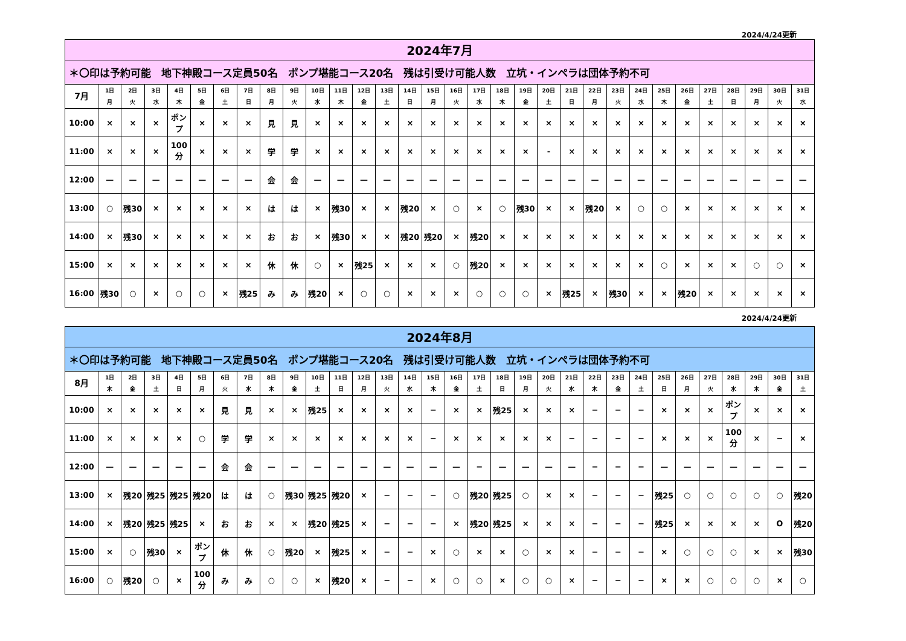2024/4/24更新
| 2024年7月 | | | | | | | | | | | | | | | | | | | | | | | | | | | | | | | |
| --- | --- | --- | --- | --- | --- | --- | --- | --- | --- | --- | --- | --- | --- | --- | --- | --- | --- | --- | --- | --- | --- | --- | --- | --- | --- | --- | --- | --- | --- | --- | --- |
| ＊〇印は予約可能 地下神殿コース定員50名 ポンプ堪能コース20名 残は引受け可能人数 立坑・インペラは団体予約不可 | | | | | | | | | | | | | | | | | | | | | | | | | | | | | | | |
| 7月 | 1日 月 | 2日 火 | 3日 水 | 4日 木 | 5日 金 | 6日 土 | 7日 日 | 8日 月 | 9日 火 | 10日 水 | 11日 木 | 12日 金 | 13日 土 | 14日 日 | 15日 月 | 16日 火 | 17日 水 | 18日 木 | 19日 金 | 20日 土 | 21日 日 | 22日 月 | 23日 火 | 24日 水 | 25日 木 | 26日 金 | 27日 土 | 28日 日 | 29日 月 | 30日 火 | 31日 水 |
| 10:00 | × | × | × | ポンプ | × | × | × | 見 | 見 | × | × | × | × | × | × | × | × | × | × | × | × | × | × | × | × | × | × | × | × | × | × |
| 11:00 | × | × | × | 100分 | × | × | × | 学 | 学 | × | × | × | × | × | × | × | × | × | × | - | × | × | × | × | × | × | × | × | × | × | × |
| 12:00 | — | — | — | — | — | — | — | 会 | 会 | — | — | — | — | — | — | — | — | — | — | — | — | — | — | — | — | — | — | — | — | — | — |
| 13:00 | ○ | 残30 | × | × | × | × | × | は | は | × | 残30 | × | × | 残20 | × | ○ | × | ○ | 残30 | × | × | 残20 | × | ○ | ○ | × | × | × | × | × | × |
| 14:00 | × | 残30 | × | × | × | × | × | お | お | × | 残30 | × | × | 残20 | 残20 | × | 残20 | × | × | × | × | × | × | × | × | × | × | × | × | × | × |
| 15:00 | × | × | × | × | × | × | × | 休 | 休 | ○ | × | 残25 | × | × | × | ○ | 残20 | × | × | × | × | × | × | × | ○ | × | × | × | ○ | ○ | × |
| 16:00 | 残30 | ○ | × | ○ | ○ | × | 残25 | み | み | 残20 | × | ○ | ○ | × | × | × | ○ | ○ | ○ | × | 残25 | × | 残30 | × | × | 残20 | × | × | × | × | × |
2024/4/24更新
| 2024年8月 | | | | | | | | | | | | | | | | | | | | | | | | | | | | | | | |
| --- | --- | --- | --- | --- | --- | --- | --- | --- | --- | --- | --- | --- | --- | --- | --- | --- | --- | --- | --- | --- | --- | --- | --- | --- | --- | --- | --- | --- | --- | --- | --- |
| ＊〇印は予約可能 地下神殿コース定員50名 ポンプ堪能コース20名 残は引受け可能人数 立坑・インペラは団体予約不可 | | | | | | | | | | | | | | | | | | | | | | | | | | | | | | | |
| 8月 | 1日 木 | 2日 金 | 3日 土 | 4日 日 | 5日 月 | 6日 火 | 7日 水 | 8日 木 | 9日 金 | 10日 土 | 11日 日 | 12日 月 | 13日 火 | 14日 水 | 15日 木 | 16日 金 | 17日 土 | 18日 日 | 19日 月 | 20日 火 | 21日 水 | 22日 木 | 23日 金 | 24日 土 | 25日 日 | 26日 月 | 27日 火 | 28日 水 | 29日 木 | 30日 金 | 31日 土 |
| 10:00 | × | × | × | × | × | 見 | 見 | × | × | 残25 | × | × | × | × | − | × | × | 残25 | × | × | × | − | − | − | × | × | × | ポンプ | × | × | × |
| 11:00 | × | × | × | × | ○ | 学 | 学 | × | × | × | × | × | × | × | − | × | × | × | × | × | − | − | − | − | × | × | × | 100分 | × | − | × |
| 12:00 | — | — | — | — | — | 会 | 会 | — | — | — | — | — | — | — | — | — | − | — | — | — | — | − | − | − | — | — | — | — | — | — | — |
| 13:00 | × | 残20 | 残25 | 残25 | 残20 | は | は | ○ | 残30 | 残25 | 残20 | × | − | − | − | ○ | 残20 | 残25 | ○ | × | × | − | − | − | 残25 | ○ | ○ | ○ | ○ | ○ | 残20 |
| 14:00 | × | 残20 | 残25 | 残25 | × | お | お | × | × | 残20 | 残25 | × | − | − | − | × | 残20 | 残25 | × | × | × | − | − | − | 残25 | × | × | × | × | O | 残20 |
| 15:00 | × | ○ | 残30 | × | ポンプ | 休 | 休 | ○ | 残20 | × | 残25 | × | − | − | × | ○ | × | × | ○ | × | × | − | − | − | × | ○ | ○ | ○ | × | × | 残30 |
| 16:00 | ○ | 残20 | ○ | × | 100分 | み | み | ○ | ○ | × | 残20 | × | − | − | × | ○ | ○ | × | ○ | ○ | × | − | − | − | × | × | ○ | ○ | ○ | × | ○ |